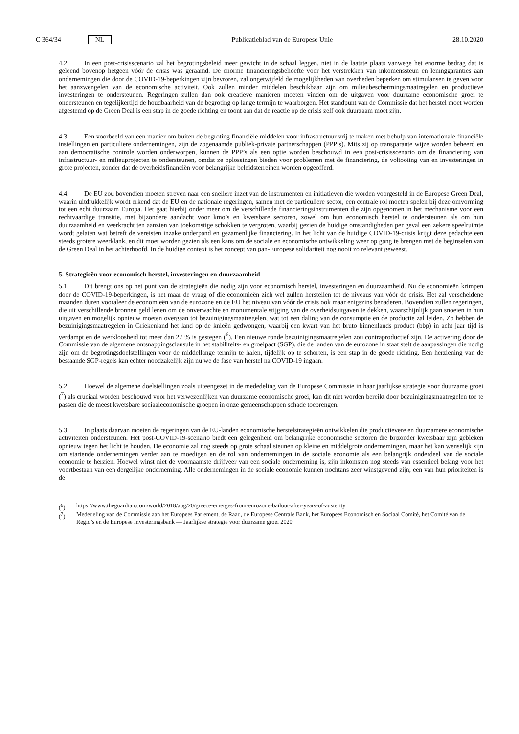C 364/34 NL
Publicatieblad van de Europese Unie 28.10.2020
4.2. In een post-crisisscenario zal het begrotingsbeleid meer gewicht in de schaal leggen, niet in de laatste plaats vanwege het enorme bedrag dat is geleend bovenop hetgeen vóór de crisis was geraamd. De enorme financieringsbehoefte voor het verstrekken van inkomenssteun en leninggaranties aan ondernemingen die door de COVID-19-beperkingen zijn bevroren, zal ongetwijfeld de mogelijkheden van overheden beperken om stimulansen te geven voor het aanzwengelen van de economische activiteit. Ook zullen minder middelen beschikbaar zijn om milieubeschermingsmaatregelen en productieve investeringen te ondersteunen. Regeringen zullen dan ook creatieve manieren moeten vinden om de uitgaven voor duurzame economische groei te ondersteunen en tegelijkertijd de houdbaarheid van de begroting op lange termijn te waarborgen. Het standpunt van de Commissie dat het herstel moet worden afgestemd op de Green Deal is een stap in de goede richting en toont aan dat de reactie op de crisis zelf ook duurzaam moet zijn.
4.3. Een voorbeeld van een manier om buiten de begroting financiële middelen voor infrastructuur vrij te maken met behulp van internationale financiële instellingen en particuliere ondernemingen, zijn de zogenaamde publiek-private partnerschappen (PPP’s). Mits zij op transparante wijze worden beheerd en aan democratische controle worden onderworpen, kunnen de PPP’s als een optie worden beschouwd in een post-crisisscenario om de financiering van infrastructuur- en milieuprojecten te ondersteunen, omdat ze oplossingen bieden voor problemen met de financiering, de voltooiing van en investeringen in grote projecten, zonder dat de overheidsfinanciën voor belangrijke beleidsterreinen worden opgeofferd.
4.4. De EU zou bovendien moeten streven naar een snellere inzet van de instrumenten en initiatieven die worden voorgesteld in de Europese Green Deal, waarin uitdrukkelijk wordt erkend dat de EU en de nationale regeringen, samen met de particuliere sector, een centrale rol moeten spelen bij deze omvorming tot een echt duurzaam Europa. Het gaat hierbij onder meer om de verschillende financieringsinstrumenten die zijn opgenomen in het mechanisme voor een rechtvaardige transitie, met bijzondere aandacht voor kmo’s en kwetsbare sectoren, zowel om hun economisch herstel te ondersteunen als om hun duurzaamheid en veerkracht ten aanzien van toekomstige schokken te vergroten, waarbij gezien de huidige omstandigheden per geval een zekere speelruimte wordt gelaten wat betreft de vereisten inzake onderpand en gezamenlijke financiering. In het licht van de huidige COVID-19-crisis krijgt deze gedachte een steeds grotere weerklank, en dit moet worden gezien als een kans om de sociale en economische ontwikkeling weer op gang te brengen met de beginselen van de Green Deal in het achterhoofd. In de huidige context is het concept van pan-Europese solidariteit nog nooit zo relevant geweest.
5. Strategieën voor economisch herstel, investeringen en duurzaamheid
5.1. Dit brengt ons op het punt van de strategieën die nodig zijn voor economisch herstel, investeringen en duurzaamheid. Nu de economieën krimpen door de COVID-19-beperkingen, is het maar de vraag of die economieën zich wel zullen herstellen tot de niveaus van vóór de crisis. Het zal verscheidene maanden duren vooraleer de economieën van de eurozone en de EU het niveau van vóór de crisis ook maar enigszins benaderen. Bovendien zullen regeringen, die uit verschillende bronnen geld lenen om de onverwachte en monumentale stijging van de overheidsuitgaven te dekken, waarschijnlijk gaan snoeien in hun uitgaven en mogelijk opnieuw moeten overgaan tot bezuinigingsmaatregelen, wat tot een daling van de consumptie en de productie zal leiden. Zo hebben de bezuinigingsmaatregelen in Griekenland het land op de knieën gedwongen, waarbij een kwart van het bruto binnenlands product (bbp) in acht jaar tijd is verdampt en de werkloosheid tot meer dan 27 % is gestegen (<sup>6</sup>). Een nieuwe ronde bezuinigingsmaatregelen zou contraproductief zijn. De activering door de Commissie van de algemene ontsnappingsclausule in het stabiliteits- en groeipact (SGP), die de landen van de eurozone in staat stelt de aanpassingen die nodig zijn om de begrotingsdoelstellingen voor de middellange termijn te halen, tijdelijk op te schorten, is een stap in de goede richting. Een herziening van de bestaande SGP-regels kan echter noodzakelijk zijn nu we de fase van herstel na COVID-19 ingaan.
5.2. Hoewel de algemene doelstellingen zoals uiteengezet in de mededeling van de Europese Commissie in haar jaarlijkse strategie voor duurzame groei (<sup>7</sup>) als cruciaal worden beschouwd voor het verwezenlijken van duurzame economische groei, kan dit niet worden bereikt door bezuinigingsmaatregelen toe te passen die de meest kwetsbare sociaaleconomische groepen in onze gemeenschappen schade toebrengen.
5.3. In plaats daarvan moeten de regeringen van de EU-landen economische herstelstrategieën ontwikkelen die productievere en duurzamere economische activiteiten ondersteunen. Het post-COVID-19-scenario biedt een gelegenheid om belangrijke economische sectoren die bijzonder kwetsbaar zijn gebleken opnieuw tegen het licht te houden. De economie zal nog steeds op grote schaal steunen op kleine en middelgrote ondernemingen, maar het kan wenselijk zijn om startende ondernemingen verder aan te moedigen en de rol van ondernemingen in de sociale economie als een belangrijk onderdeel van de sociale economie te herzien. Hoewel winst niet de voornaamste drijfveer van een sociale onderneming is, zijn inkomsten nog steeds van essentieel belang voor het voortbestaan van een dergelijke onderneming. Alle ondernemingen in de sociale economie kunnen nochtans zeer winstgevend zijn; een van hun prioriteiten is de
(<sup>6</sup>) https://www.theguardian.com/world/2018/aug/20/greece-emerges-from-eurozone-bailout-after-years-of-austerity
(<sup>7</sup>) Mededeling van de Commissie aan het Europees Parlement, de Raad, de Europese Centrale Bank, het Europees Economisch en Sociaal Comité, het Comité van de Regio’s en de Europese Investeringsbank — Jaarlijkse strategie voor duurzame groei 2020.